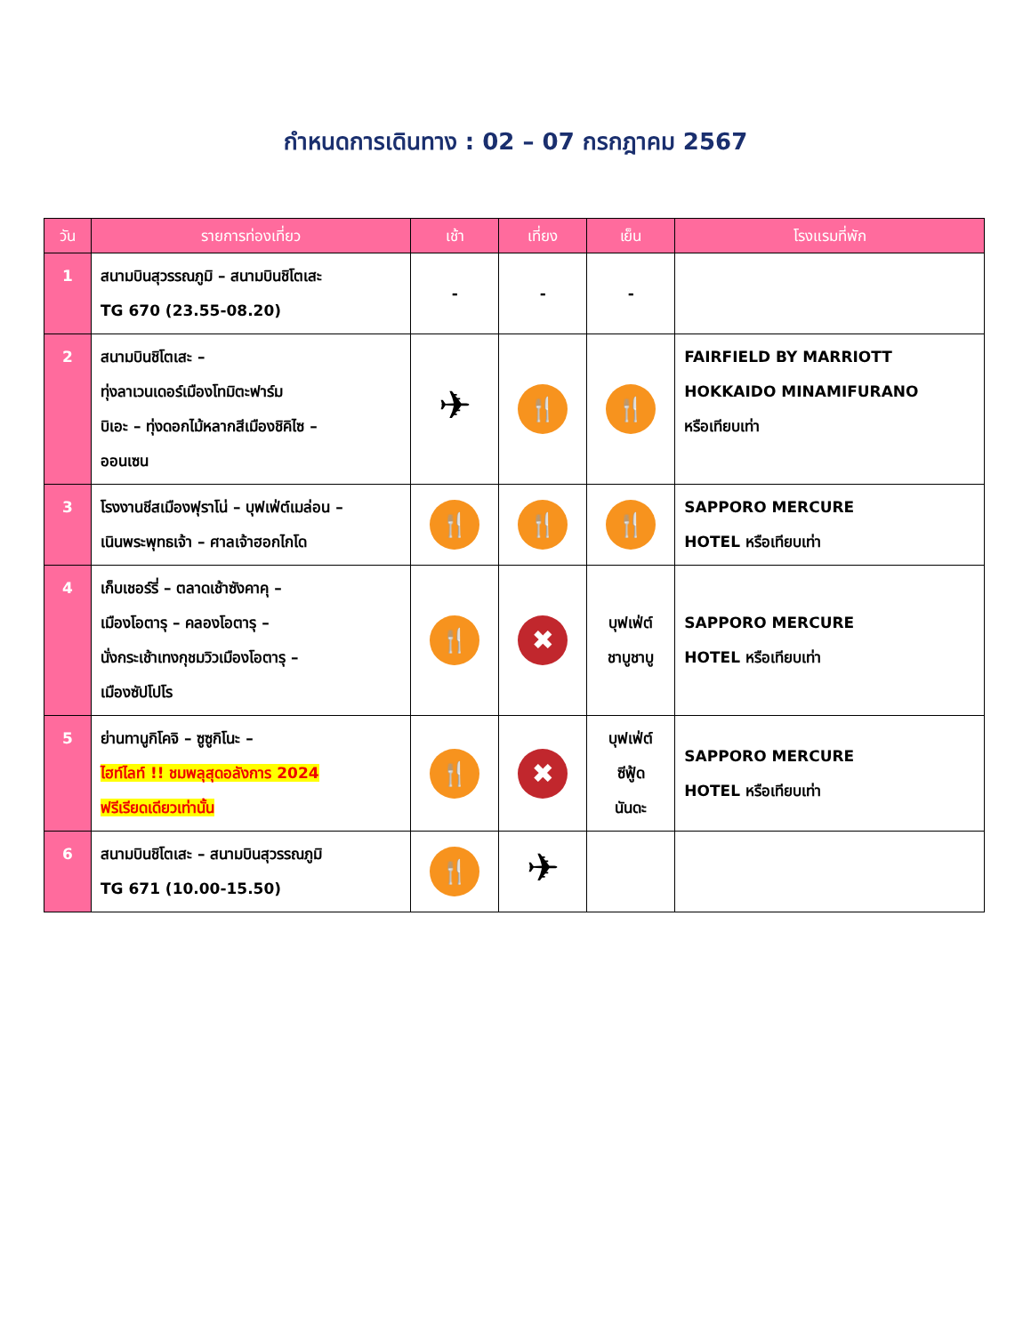กำหนดการเดินทาง : 02 – 07 กรกฎาคม 2567
| วัน | รายการท่องเที่ยว | เช้า | เที่ยง | เย็น | โรงแรมที่พัก |
| --- | --- | --- | --- | --- | --- |
| 1 | สนามบินสุวรรณภูมิ – สนามบินชิโตเสะ TG 670 (23.55-08.20) | - | - | - | |
| 2 | สนามบินชิโตเสะ – ทุ่งลาเวนเดอร์เมืองโทมิตะฟาร์ม บิเอะ – ทุ่งดอกไม้หลากสีเมืองชิคิไซ – ออนเซน | ✈ | 🍴 | 🍴 | FAIRFIELD BY MARRIOTT HOKKAIDO MINAMIFURANO หรือเทียบเท่า |
| 3 | โรงงานชีสเมืองฟุราโน่ – บุฟเฟ่ต์เมล่อน – เนินพระพุทธเจ้า – ศาลเจ้าฮอกไกโด | 🍴 | 🍴 | 🍴 | SAPPORO MERCURE HOTEL หรือเทียบเท่า |
| 4 | เก็บเชอร์รี่ – ตลาดเช้าซังคาคุ – เมืองโอตารุ – คลองโอตารุ – นั่งกระเช้าเทงกุชมวิวเมืองโอตารุ – เมืองซัปโปโร | 🍴 | ✖ | บุฟเฟ่ต์ ชาบูชาบู | SAPPORO MERCURE HOTEL หรือเทียบเท่า |
| 5 | ย่านทานูกิโคจิ – ซูซูกิโนะ – ไฮท์ไลท์ !! ชมพลุสุดอลังการ 2024 ฟรีเรียดเดียวเท่านั้น | 🍴 | ✖ | บุฟเฟ่ต์ ซีฟู้ด นันดะ | SAPPORO MERCURE HOTEL หรือเทียบเท่า |
| 6 | สนามบินชิโตเสะ – สนามบินสุวรรณภูมิ TG 671 (10.00-15.50) | 🍴 | ✈ | | |